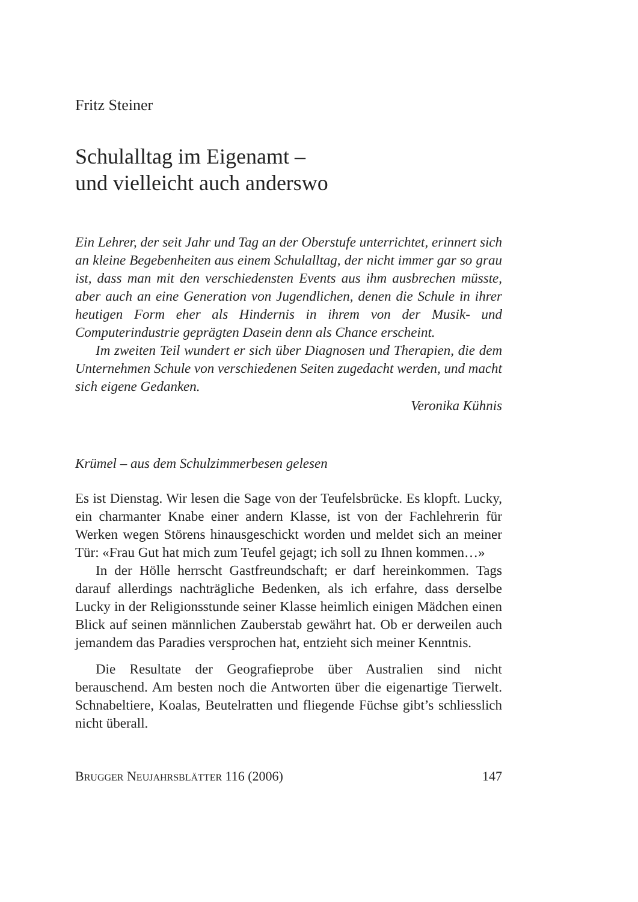Fritz Steiner
Schulalltag im Eigenamt –
und vielleicht auch anderswo
Ein Lehrer, der seit Jahr und Tag an der Oberstufe unterrichtet, erinnert sich an kleine Begebenheiten aus einem Schulalltag, der nicht immer gar so grau ist, dass man mit den verschiedensten Events aus ihm ausbrechen müsste, aber auch an eine Generation von Jugendlichen, denen die Schule in ihrer heutigen Form eher als Hindernis in ihrem von der Musik- und Computerindustrie geprägten Dasein denn als Chance erscheint.
Im zweiten Teil wundert er sich über Diagnosen und Therapien, die dem Unternehmen Schule von verschiedenen Seiten zugedacht werden, und macht sich eigene Gedanken.
Veronika Kühnis
Krümel – aus dem Schulzimmerbesen gelesen
Es ist Dienstag. Wir lesen die Sage von der Teufelsbrücke. Es klopft. Lucky, ein charmanter Knabe einer andern Klasse, ist von der Fachlehrerin für Werken wegen Störens hinausgeschickt worden und meldet sich an meiner Tür: «Frau Gut hat mich zum Teufel gejagt; ich soll zu Ihnen kommen…»
In der Hölle herrscht Gastfreundschaft; er darf hereinkommen. Tags darauf allerdings nachträgliche Bedenken, als ich erfahre, dass derselbe Lucky in der Religionsstunde seiner Klasse heimlich einigen Mädchen einen Blick auf seinen männlichen Zauberstab gewährt hat. Ob er derweilen auch jemandem das Paradies versprochen hat, entzieht sich meiner Kenntnis.
Die Resultate der Geografieprobe über Australien sind nicht berauschend. Am besten noch die Antworten über die eigenartige Tierwelt. Schnabeltiere, Koalas, Beutelratten und fliegende Füchse gibt’s schliesslich nicht überall.
BRUGGER NEUJAHRSBLÄTTER 116 (2006) 147